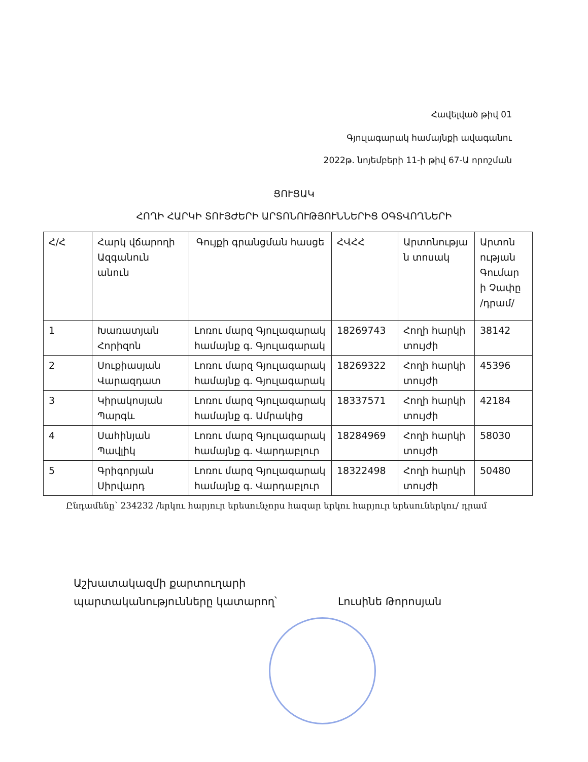Հավելված թիվ 01
Գյուլագարակ համայնքի ավագանու
2022թ. նոյեմբերի 11-ի թիվ 67-Ա որոշման
ՑՈՒՑԱԿ
ՀՈՂԻ ՀԱՐԿԻ ՏՈՒՅԺԵՐԻ ԱՐՏՈՆՈՒԹՅՈՒՆՆԵՐԻՑ ՕԳՏՎՈՂՆԵՐԻ
| Հ/Հ | Հարկ վճարողի Ազգանուն անուն | Գույքի գրանցման հասցե | ՀՎՀՀ | Արտոնությա ն տոսակ | Արտոն ության Գումար ի Չափը /դրամ/ |
| --- | --- | --- | --- | --- | --- |
| 1 | Խառատյան Հորիզոն | Լոռու մարզ Գյուլագարակ համայնք գ. Գյուլագարակ | 18269743 | Հողի հարկի տույժի | 38142 |
| 2 | Սուքիասյան Վարազդատ | Լոռու մարզ Գյուլագարակ համայնք գ. Գյուլագարակ | 18269322 | Հողի հարկի տույժի | 45396 |
| 3 | Կիրակոսյան Պարգև | Լոռու մարզ Գյուլագարակ համայնք գ. Ամրակից | 18337571 | Հողի հարկի տույժի | 42184 |
| 4 | Սահինյան Պավլիկ | Լոռու մարզ Գյուլագարակ համայնք գ. Վարդաբլուր | 18284969 | Հողի հարկի տույժի | 58030 |
| 5 | Գրիգորյան Սիրվարդ | Լոռու մարզ Գյուլագարակ համայնք գ. Վարդաբլուր | 18322498 | Հողի հարկի տույժի | 50480 |
Ընդամենը՝ 234232 /երկու հարյուր երեսունչորս հազար երկու հարյուր երեսուներկու/ դրամ
Աշխատակազմի քարտուղարի
պարտականությունները կատարող՝
Լուսինե Թորոսյան